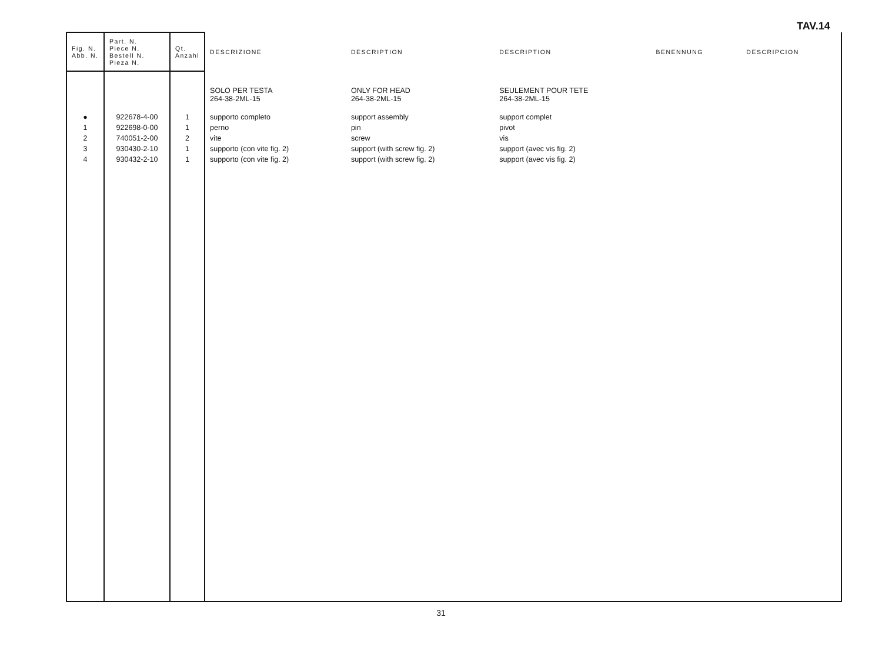TAV.14
| Fig. N. Abb. N. | Part. N. Piece N. Bestell N. Pieza N. | Qt. Anzahl | DESCRIZIONE | DESCRIPTION | DESCRIPTION | BENENNUNG | DESCRIPCION |
| --- | --- | --- | --- | --- | --- | --- | --- |
| | | | SOLO PER TESTA 264-38-2ML-15 | ONLY FOR HEAD 264-38-2ML-15 | SEULEMENT POUR TETE 264-38-2ML-15 | | |
| ● | 922678-4-00 | 1 | supporto completo | support assembly | support complet | | |
| 1 | 922698-0-00 | 1 | perno | pin | pivot | | |
| 2 | 740051-2-00 | 2 | vite | screw | vis | | |
| 3 | 930430-2-10 | 1 | supporto (con vite fig. 2) | support (with screw fig. 2) | support (avec vis fig. 2) | | |
| 4 | 930432-2-10 | 1 | supporto (con vite fig. 2) | support (with screw fig. 2) | support (avec vis fig. 2) | | |
31